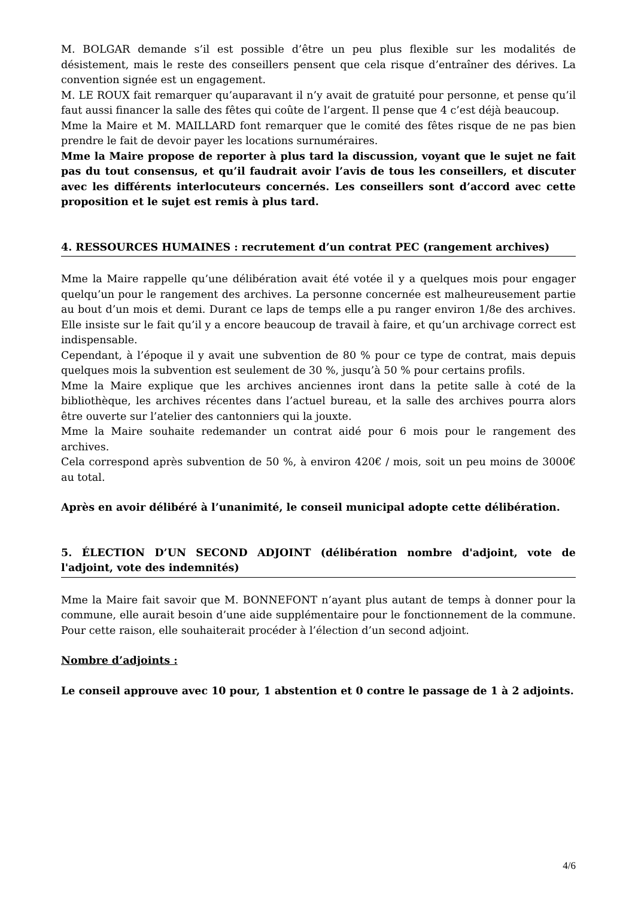M. BOLGAR demande s’il est possible d’être un peu plus flexible sur les modalités de désistement, mais le reste des conseillers pensent que cela risque d’entraîner des dérives. La convention signée est un engagement.
M. LE ROUX fait remarquer qu’auparavant il n’y avait de gratuité pour personne, et pense qu’il faut aussi financer la salle des fêtes qui coûte de l’argent. Il pense que 4 c’est déjà beaucoup.
Mme la Maire et M. MAILLARD font remarquer que le comité des fêtes risque de ne pas bien prendre le fait de devoir payer les locations surnuméraires.
Mme la Maire propose de reporter à plus tard la discussion, voyant que le sujet ne fait pas du tout consensus, et qu’il faudrait avoir l’avis de tous les conseillers, et discuter avec les différents interlocuteurs concernés. Les conseillers sont d’accord avec cette proposition et le sujet est remis à plus tard.
4. RESSOURCES HUMAINES : recrutement d’un contrat PEC (rangement archives)
Mme la Maire rappelle qu’une délibération avait été votée il y a quelques mois pour engager quelqu’un pour le rangement des archives. La personne concernée est malheureusement partie au bout d’un mois et demi. Durant ce laps de temps elle a pu ranger environ 1/8e des archives. Elle insiste sur le fait qu’il y a encore beaucoup de travail à faire, et qu’un archivage correct est indispensable.
Cependant, à l’époque il y avait une subvention de 80 % pour ce type de contrat, mais depuis quelques mois la subvention est seulement de 30 %, jusqu’à 50 % pour certains profils.
Mme la Maire explique que les archives anciennes iront dans la petite salle à coté de la bibliothèque, les archives récentes dans l’actuel bureau, et la salle des archives pourra alors être ouverte sur l’atelier des cantonniers qui la jouxte.
Mme la Maire souhaite redemander un contrat aidé pour 6 mois pour le rangement des archives.
Cela correspond après subvention de 50 %, à environ 420€ / mois, soit un peu moins de 3000€ au total.
Après en avoir délibéré à l’unanimité, le conseil municipal adopte cette délibération.
5. ÉLECTION D’UN SECOND ADJOINT (délibération nombre d'adjoint, vote de l'adjoint, vote des indemnités)
Mme la Maire fait savoir que M. BONNEFONT n’ayant plus autant de temps à donner pour la commune, elle aurait besoin d’une aide supplémentaire pour le fonctionnement de la commune. Pour cette raison, elle souhaiterait procéder à l’élection d’un second adjoint.
Nombre d’adjoints :
Le conseil approuve avec 10 pour, 1 abstention et 0 contre le passage de 1 à 2 adjoints.
4/6